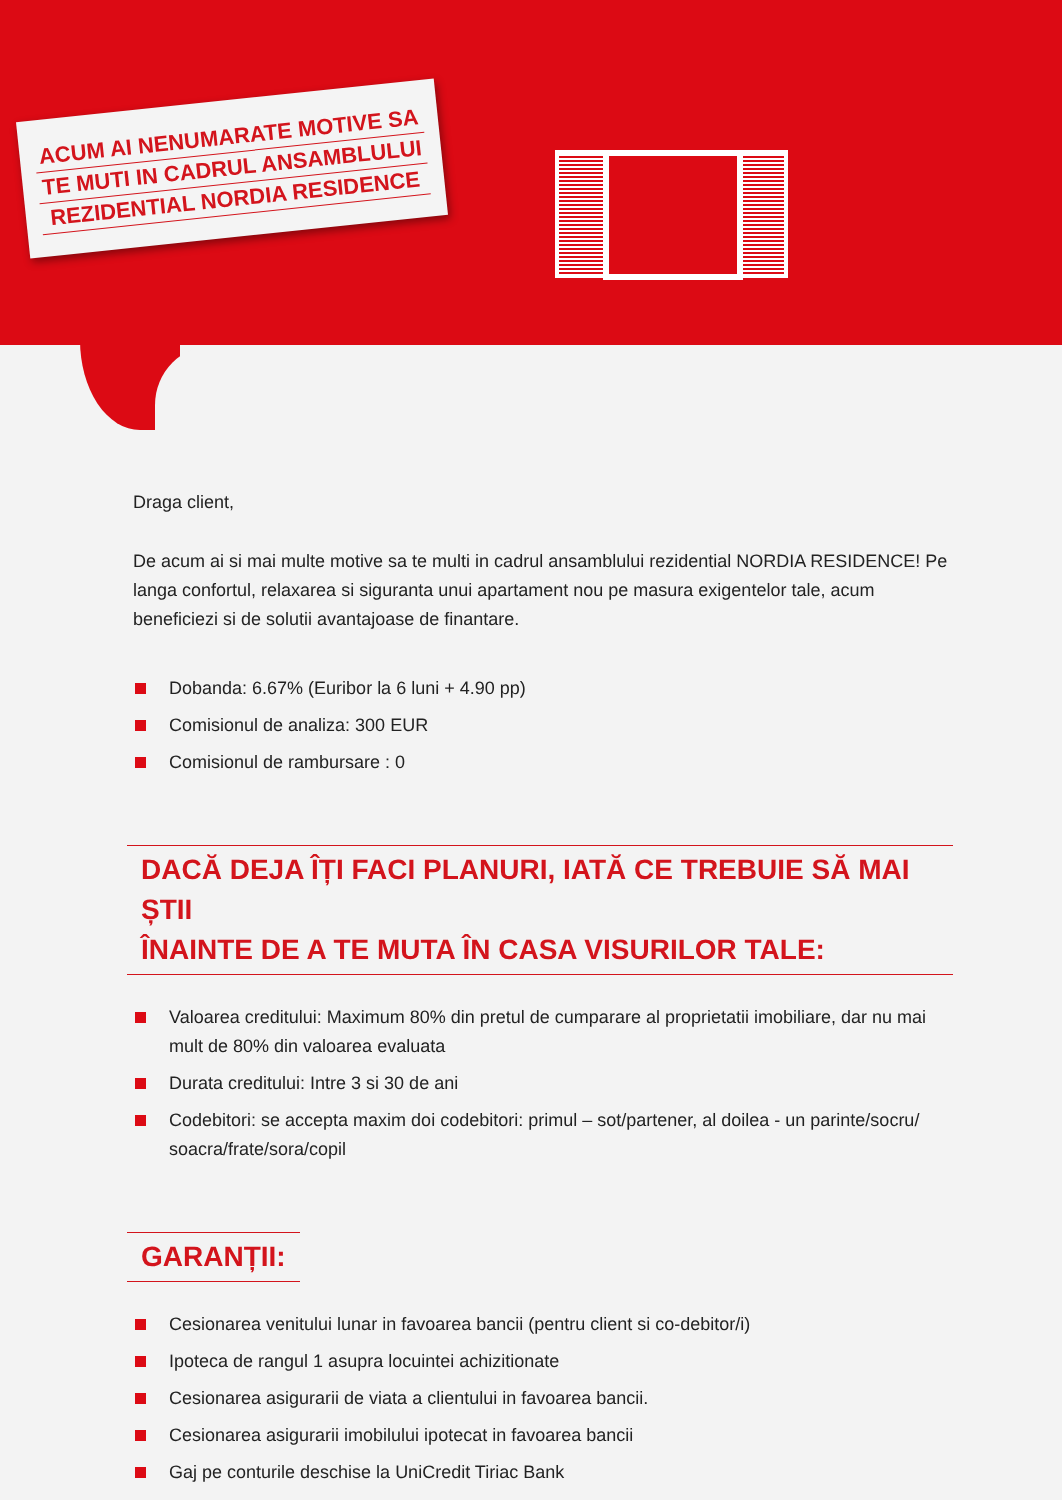ACUM AI NENUMARATE MOTIVE SA
TE MUTI IN CADRUL ANSAMBLULUI
REZIDENTIAL NORDIA RESIDENCE
Draga client,
De acum ai si mai multe motive sa te multi in cadrul ansamblului rezidential NORDIA RESIDENCE! Pe langa confortul, relaxarea si siguranta unui apartament nou pe masura exigentelor tale, acum beneficiezi si de solutii avantajoase de finantare.
Dobanda: 6.67% (Euribor la 6 luni + 4.90 pp)
Comisionul de analiza: 300 EUR
Comisionul de rambursare : 0
DACĂ DEJA ÎȚI FACI PLANURI, IATĂ CE TREBUIE SĂ MAI ȘTII
ÎNAINTE DE A TE MUTA ÎN CASA VISURILOR TALE:
Valoarea creditului: Maximum 80% din pretul de cumparare al proprietatii imobiliare, dar nu mai mult de 80% din valoarea evaluata
Durata creditului: Intre 3 si 30 de ani
Codebitori: se accepta maxim doi codebitori: primul – sot/partener, al doilea - un parinte/socru/ soacra/frate/sora/copil
GARANȚII:
Cesionarea venitului lunar in favoarea bancii (pentru client si co-debitor/i)
Ipoteca de rangul 1 asupra locuintei achizitionate
Cesionarea asigurarii de viata a clientului in favoarea bancii.
Cesionarea asigurarii imobilului ipotecat in favoarea bancii
Gaj pe conturile deschise la UniCredit Tiriac Bank